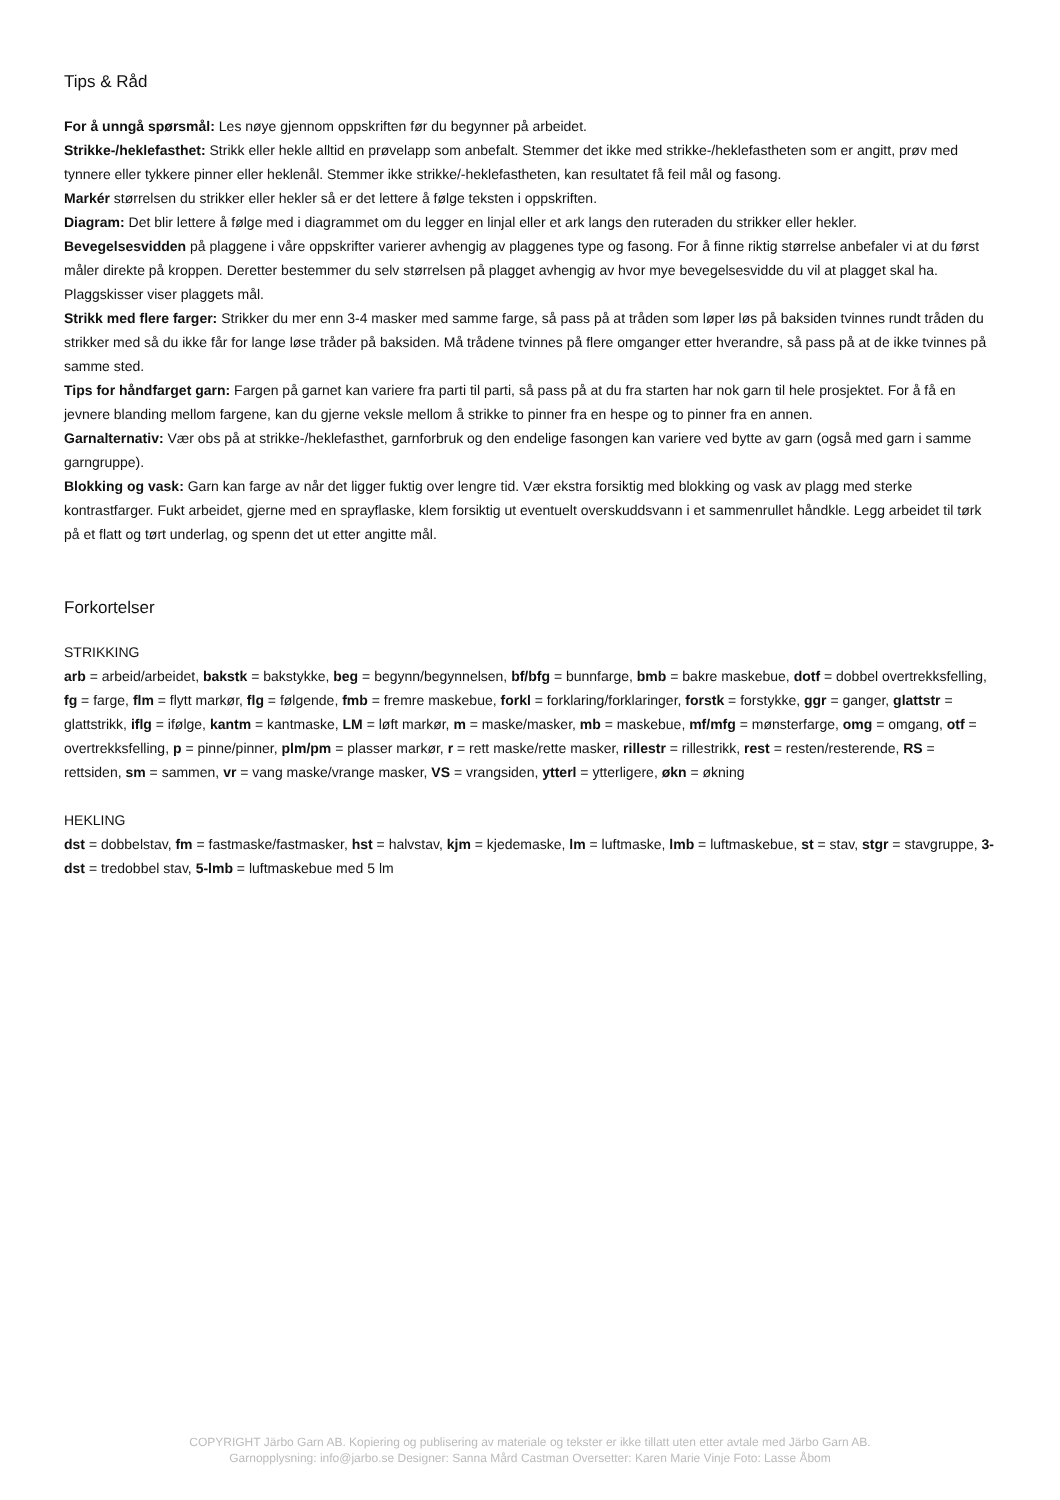Tips & Råd
For å unngå spørsmål: Les nøye gjennom oppskriften før du begynner på arbeidet.
Strikke-/heklefasthet: Strikk eller hekle alltid en prøvelapp som anbefalt. Stemmer det ikke med strikke-/heklefastheten som er angitt, prøv med tynnere eller tykkere pinner eller heklenål. Stemmer ikke strikke/-heklefastheten, kan resultatet få feil mål og fasong.
Markér størrelsen du strikker eller hekler så er det lettere å følge teksten i oppskriften.
Diagram: Det blir lettere å følge med i diagrammet om du legger en linjal eller et ark langs den ruteraden du strikker eller hekler.
Bevegelsesvidden på plaggene i våre oppskrifter varierer avhengig av plaggenes type og fasong. For å finne riktig størrelse anbefaler vi at du først måler direkte på kroppen. Deretter bestemmer du selv størrelsen på plagget avhengig av hvor mye bevegelsesvidde du vil at plagget skal ha. Plaggskisser viser plaggets mål.
Strikk med flere farger: Strikker du mer enn 3-4 masker med samme farge, så pass på at tråden som løper løs på baksiden tvinnes rundt tråden du strikker med så du ikke får for lange løse tråder på baksiden. Må trådene tvinnes på flere omganger etter hverandre, så pass på at de ikke tvinnes på samme sted.
Tips for håndfarget garn: Fargen på garnet kan variere fra parti til parti, så pass på at du fra starten har nok garn til hele prosjektet. For å få en jevnere blanding mellom fargene, kan du gjerne veksle mellom å strikke to pinner fra en hespe og to pinner fra en annen.
Garnalternativ: Vær obs på at strikke-/heklefasthet, garnforbruk og den endelige fasongen kan variere ved bytte av garn (også med garn i samme garngruppe).
Blokking og vask: Garn kan farge av når det ligger fuktig over lengre tid. Vær ekstra forsiktig med blokking og vask av plagg med sterke kontrastfarger. Fukt arbeidet, gjerne med en sprayflaske, klem forsiktig ut eventuelt overskuddsvann i et sammenrullet håndkle. Legg arbeidet til tørk på et flatt og tørt underlag, og spenn det ut etter angitte mål.
Forkortelser
STRIKKING
arb = arbeid/arbeidet, bakstk = bakstykke, beg = begynn/begynnelsen, bf/bfg = bunnfarge, bmb = bakre maskebue, dotf = dobbel overtrekksfelling, fg = farge, flm = flytt markør, flg = følgende, fmb = fremre maskebue, forkl = forklaring/forklaringer, forstk = forstykke, ggr = ganger, glattstr = glattstrikk, iflg = ifølge, kantm = kantmaske, LM = løft markør, m = maske/masker, mb = maskebue, mf/mfg = mønsterfarge, omg = omgang, otf = overtrekksfelling, p = pinne/pinner, plm/pm = plasser markør, r = rett maske/rette masker, rillestr = rillestrikk, rest = resten/resterende, RS = rettsiden, sm = sammen, vr = vang maske/vrange masker, VS = vrangsiden, ytterl = ytterligere, økn = økning
HEKLING
dst = dobbelstav, fm = fastmaske/fastmasker, hst = halvstav, kjm = kjedemaske, lm = luftmaske, lmb = luftmaskebue, st = stav, stgr = stavgruppe, 3-dst = tredobbel stav, 5-lmb = luftmaskebue med 5 lm
COPYRIGHT Järbo Garn AB. Kopiering og publisering av materiale og tekster er ikke tillatt uten etter avtale med Järbo Garn AB.
Garnopplysning: info@jarbo.se Designer: Sanna Mård Castman Oversetter: Karen Marie Vinje Foto: Lasse Åbom